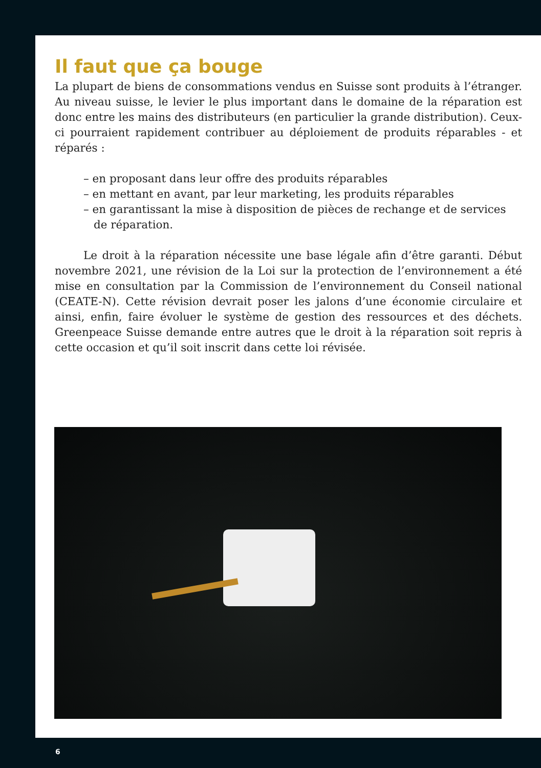Il faut que ça bouge
La plupart de biens de consommations vendus en Suisse sont produits à l’étranger. Au niveau suisse, le levier le plus important dans le domaine de la réparation est donc entre les mains des distributeurs (en particulier la grande distribution). Ceux-ci pourraient rapidement contribuer au déploiement de produits réparables - et réparés :
– en proposant dans leur offre des produits réparables
– en mettant en avant, par leur marketing, les produits réparables
– en garantissant la mise à disposition de pièces de rechange et de services de réparation.
Le droit à la réparation nécessite une base légale afin d’être garanti. Début novembre 2021, une révision de la Loi sur la protection de l’environnement a été mise en consultation par la Commission de l’environnement du Conseil national (CEATE-N). Cette révision devrait poser les jalons d’une économie circulaire et ainsi, enfin, faire évoluer le système de gestion des ressources et des déchets. Greenpeace Suisse demande entre autres que le droit à la réparation soit repris à cette occasion et qu’il soit inscrit dans cette loi révisée.
6